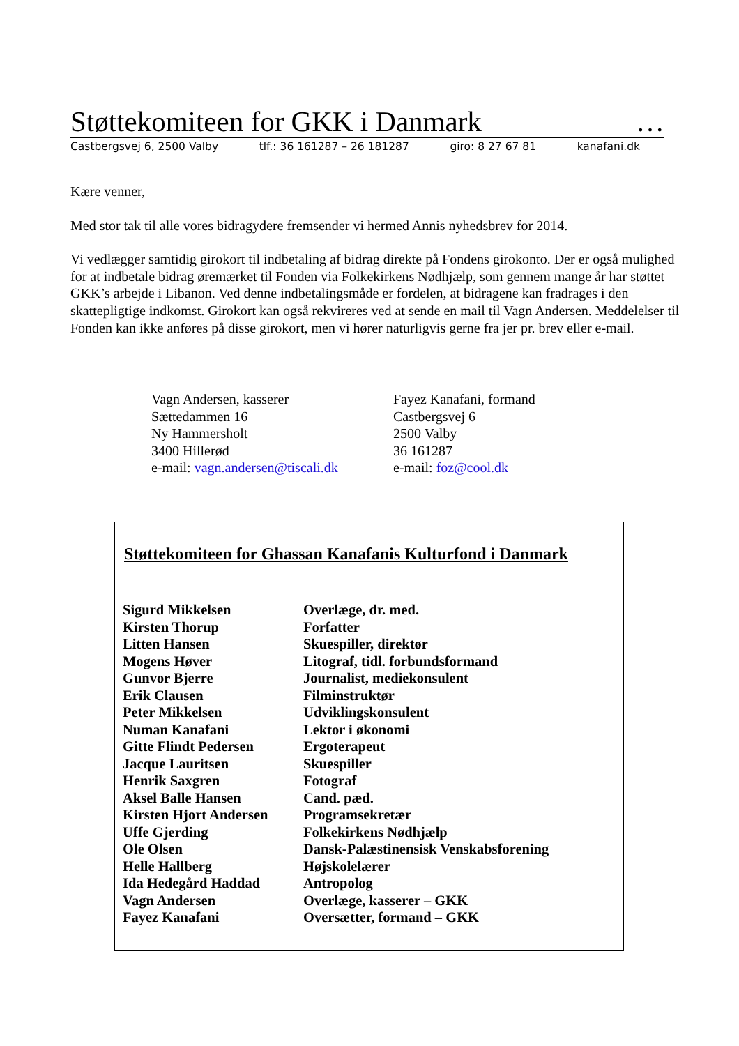Støttekomiteen for GKK i Danmark …
Castbergsvej 6, 2500 Valby tlf.: 36 161287 – 26 181287 giro: 8 27 67 81 kanafani.dk
Kære venner,
Med stor tak til alle vores bidragydere fremsender vi hermed Annis nyhedsbrev for 2014.
Vi vedlægger samtidig girokort til indbetaling af bidrag direkte på Fondens girokonto. Der er også mulighed for at indbetale bidrag øremærket til Fonden via Folkekirkens Nødhjælp, som gennem mange år har støttet GKK’s arbejde i Libanon. Ved denne indbetalingsmåde er fordelen, at bidragene kan fradrages i den skattepligtige indkomst. Girokort kan også rekvireres ved at sende en mail til Vagn Andersen. Meddelelser til Fonden kan ikke anføres på disse girokort, men vi hører naturligvis gerne fra jer pr. brev eller e-mail.
Vagn Andersen, kasserer
Sættedammen 16
Ny Hammersholt
3400 Hillerød
e-mail: vagn.andersen@tiscali.dk
Fayez Kanafani, formand
Castbergsvej 6
2500 Valby
36 161287
e-mail: foz@cool.dk
Støttekomiteen for Ghassan Kanafanis Kulturfond i Danmark
| Sigurd Mikkelsen | Overlæge, dr. med. |
| Kirsten Thorup | Forfatter |
| Litten Hansen | Skuespiller, direktør |
| Mogens Høver | Litograf, tidl. forbundsformand |
| Gunvor Bjerre | Journalist, mediekonsulent |
| Erik Clausen | Filminstruktør |
| Peter Mikkelsen | Udviklingskonsulent |
| Numan Kanafani | Lektor i økonomi |
| Gitte Flindt Pedersen | Ergoterapeut |
| Jacque Lauritsen | Skuespiller |
| Henrik Saxgren | Fotograf |
| Aksel Balle Hansen | Cand. pæd. |
| Kirsten Hjort Andersen | Programsekretær |
| Uffe Gjerding | Folkekirkens Nødhjælp |
| Ole Olsen | Dansk-Palæstinensisk Venskabsforening |
| Helle Hallberg | Højskolelærer |
| Ida Hedegård Haddad | Antropolog |
| Vagn Andersen | Overlæge, kasserer – GKK |
| Fayez Kanafani | Oversætter, formand – GKK |